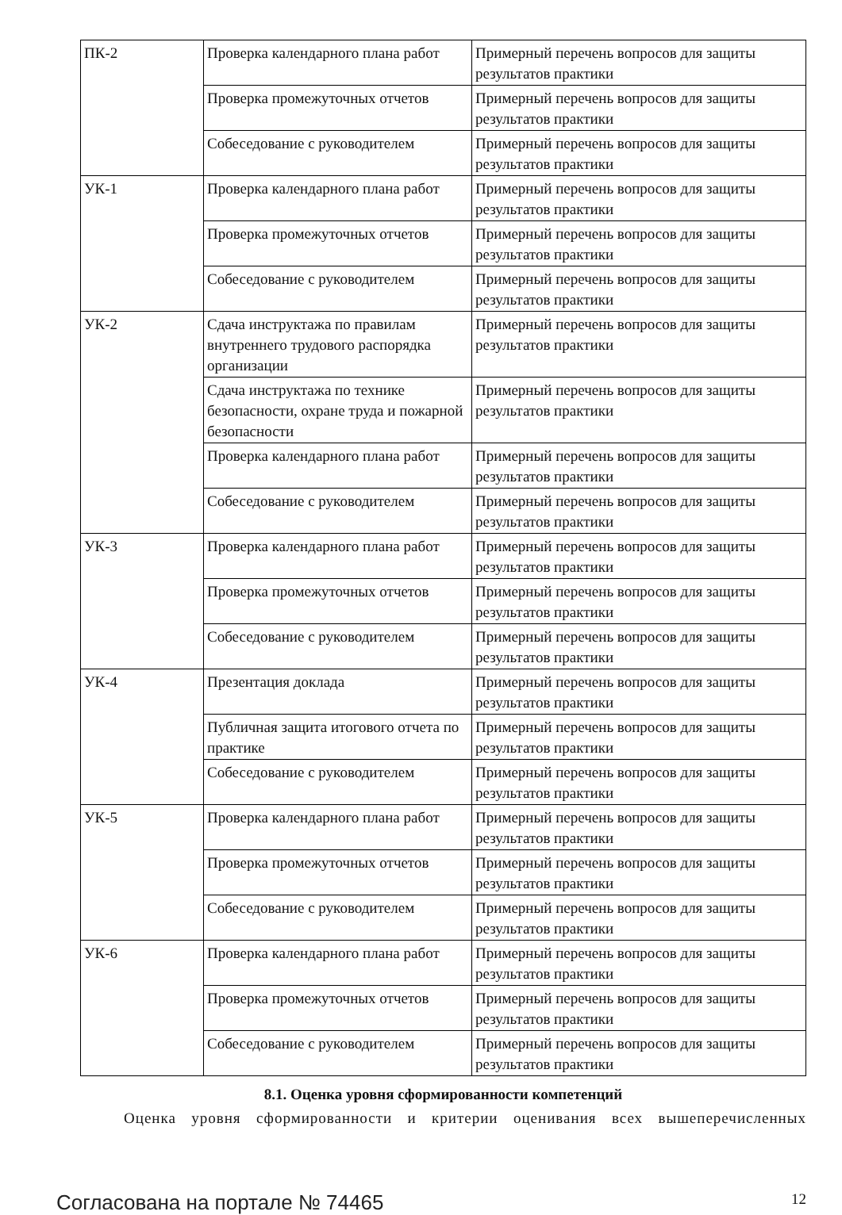| ПК-2 | Проверка календарного плана работ | Примерный перечень вопросов для защиты результатов практики |
| | Проверка промежуточных отчетов | Примерный перечень вопросов для защиты результатов практики |
| | Собеседование с руководителем | Примерный перечень вопросов для защиты результатов практики |
| УК-1 | Проверка календарного плана работ | Примерный перечень вопросов для защиты результатов практики |
| | Проверка промежуточных отчетов | Примерный перечень вопросов для защиты результатов практики |
| | Собеседование с руководителем | Примерный перечень вопросов для защиты результатов практики |
| УК-2 | Сдача инструктажа по правилам внутреннего трудового распорядка организации | Примерный перечень вопросов для защиты результатов практики |
| | Сдача инструктажа по технике безопасности, охране труда и пожарной безопасности | Примерный перечень вопросов для защиты результатов практики |
| | Проверка календарного плана работ | Примерный перечень вопросов для защиты результатов практики |
| | Собеседование с руководителем | Примерный перечень вопросов для защиты результатов практики |
| УК-3 | Проверка календарного плана работ | Примерный перечень вопросов для защиты результатов практики |
| | Проверка промежуточных отчетов | Примерный перечень вопросов для защиты результатов практики |
| | Собеседование с руководителем | Примерный перечень вопросов для защиты результатов практики |
| УК-4 | Презентация доклада | Примерный перечень вопросов для защиты результатов практики |
| | Публичная защита итогового отчета по практике | Примерный перечень вопросов для защиты результатов практики |
| | Собеседование с руководителем | Примерный перечень вопросов для защиты результатов практики |
| УК-5 | Проверка календарного плана работ | Примерный перечень вопросов для защиты результатов практики |
| | Проверка промежуточных отчетов | Примерный перечень вопросов для защиты результатов практики |
| | Собеседование с руководителем | Примерный перечень вопросов для защиты результатов практики |
| УК-6 | Проверка календарного плана работ | Примерный перечень вопросов для защиты результатов практики |
| | Проверка промежуточных отчетов | Примерный перечень вопросов для защиты результатов практики |
| | Собеседование с руководителем | Примерный перечень вопросов для защиты результатов практики |
8.1. Оценка уровня сформированности компетенций
Оценка уровня сформированности и критерии оценивания всех вышеперечисленных
Согласована на портале № 74465 12